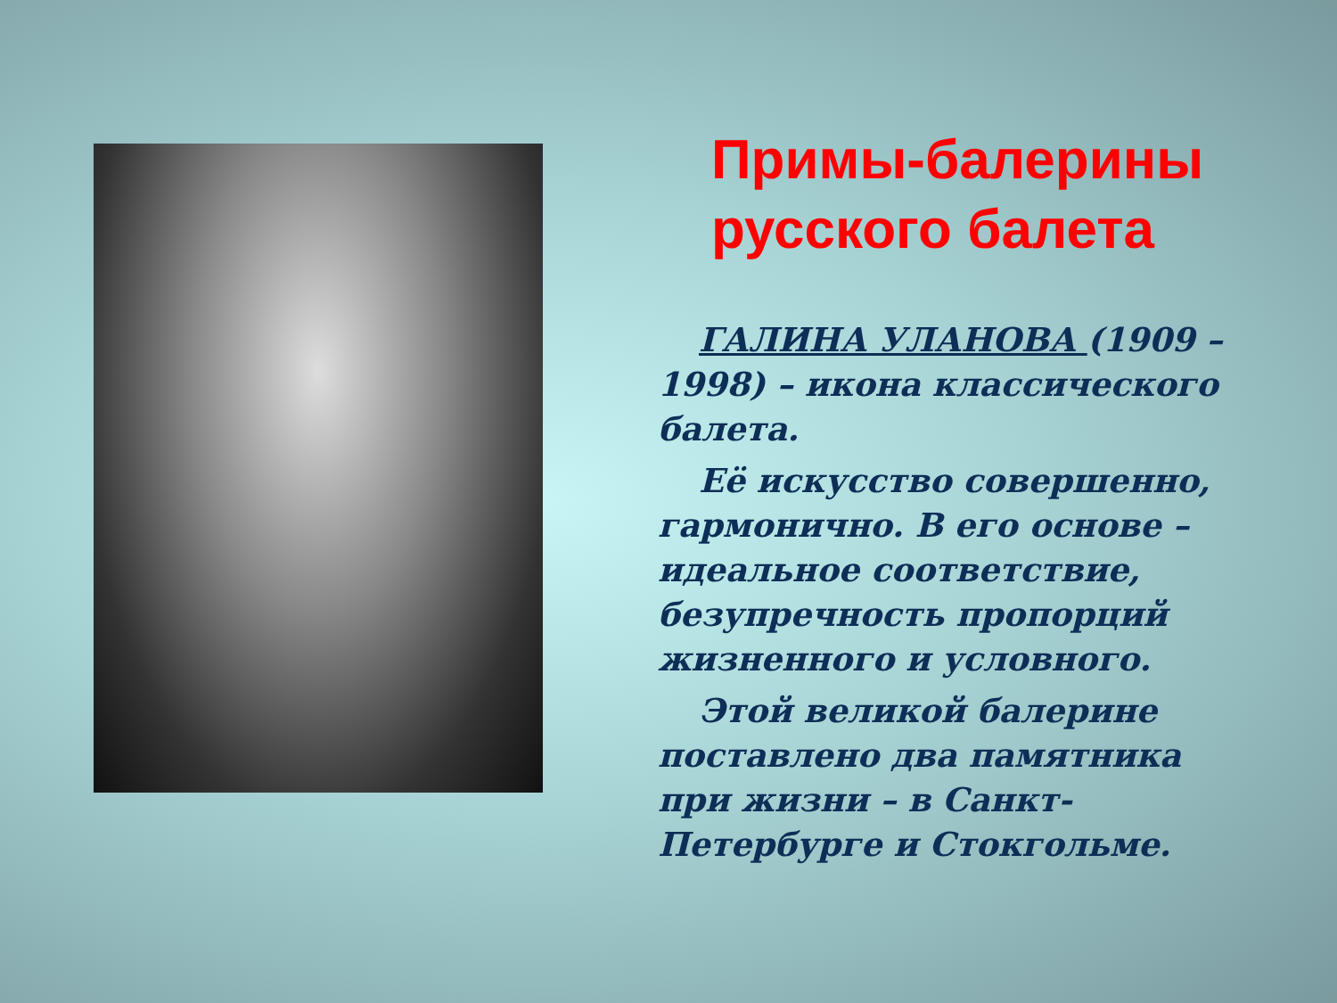Примы-балерины
русского балета
ГАЛИНА УЛАНОВА (1909 –1998) – икона классического балета.
Её искусство совершенно, гармонично. В его основе – идеальное соответствие, безупречность пропорций жизненного и условного.
Этой великой балерине поставлено два памятника при жизни – в Санкт- Петербурге и Стокгольме.